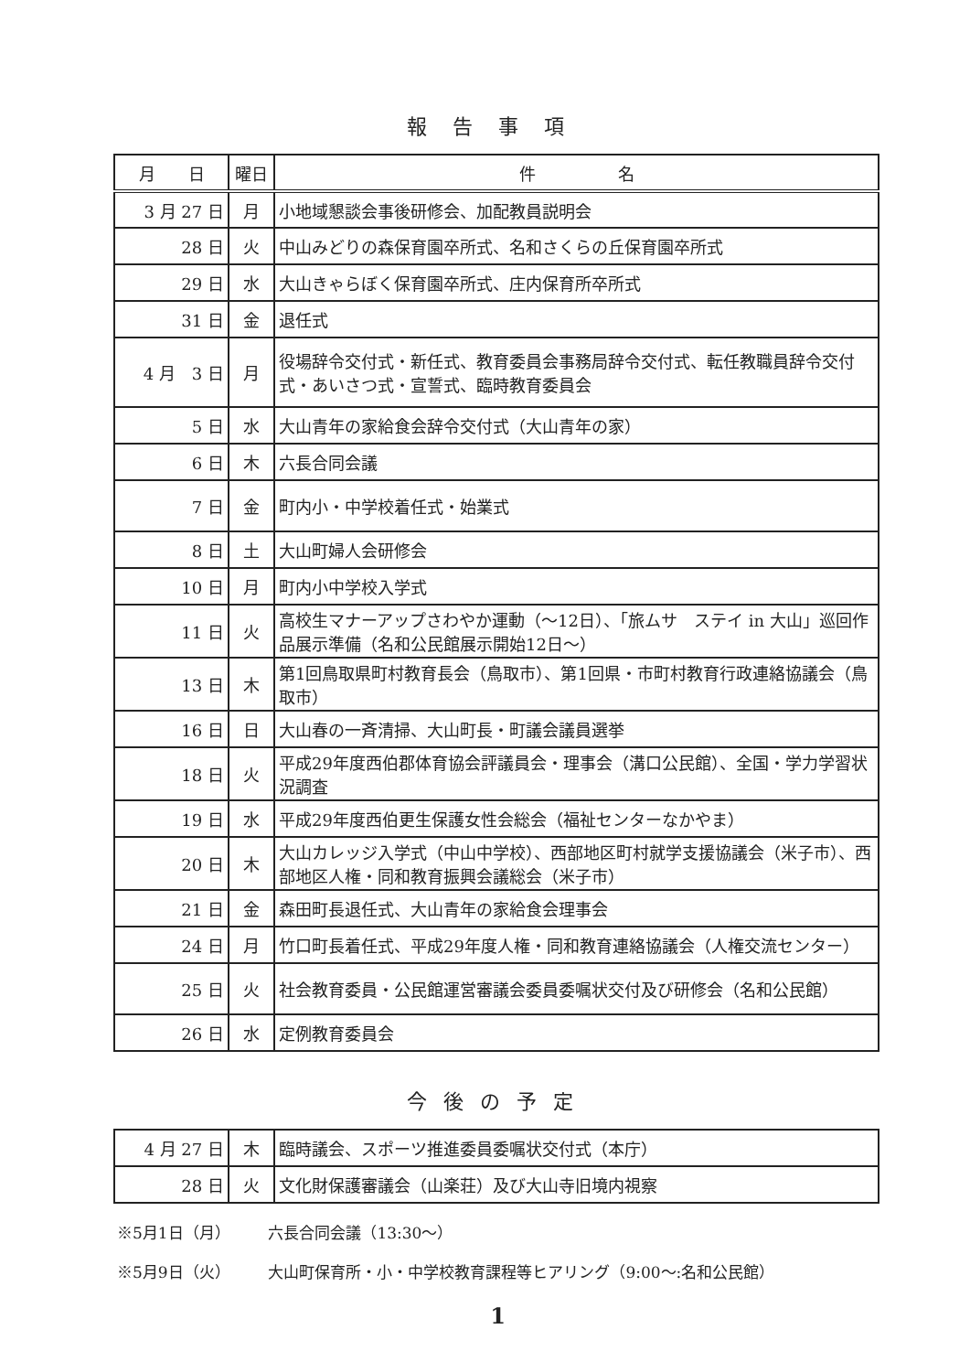報告事項
| 月 日 | 曜日 | 件 名 |
| --- | --- | --- |
| 3 月 27 日 | 月 | 小地域懇談会事後研修会、加配教員説明会 |
| 28 日 | 火 | 中山みどりの森保育園卒所式、名和さくらの丘保育園卒所式 |
| 29 日 | 水 | 大山きゃらぼく保育園卒所式、庄内保育所卒所式 |
| 31 日 | 金 | 退任式 |
| 4 月 3 日 | 月 | 役場辞令交付式・新任式、教育委員会事務局辞令交付式、転任教職員辞令交付式・あいさつ式・宣誓式、臨時教育委員会 |
| 5 日 | 水 | 大山青年の家給食会辞令交付式（大山青年の家） |
| 6 日 | 木 | 六長合同会議 |
| 7 日 | 金 | 町内小・中学校着任式・始業式 |
| 8 日 | 土 | 大山町婦人会研修会 |
| 10 日 | 月 | 町内小中学校入学式 |
| 11 日 | 火 | 高校生マナーアップさわやか運動（～12日）、「旅ムサ ステイ in 大山」巡回作品展示準備（名和公民館展示開始12日～） |
| 13 日 | 木 | 第1回鳥取県町村教育長会（鳥取市）、第1回県・市町村教育行政連絡協議会（鳥取市） |
| 16 日 | 日 | 大山春の一斉清掃、大山町長・町議会議員選挙 |
| 18 日 | 火 | 平成29年度西伯郡体育協会評議員会・理事会（溝口公民館）、全国・学力学習状況調査 |
| 19 日 | 水 | 平成29年度西伯更生保護女性会総会（福祉センターなかやま） |
| 20 日 | 木 | 大山カレッジ入学式（中山中学校）、西部地区町村就学支援協議会（米子市）、西部地区人権・同和教育振興会議総会（米子市） |
| 21 日 | 金 | 森田町長退任式、大山青年の家給食会理事会 |
| 24 日 | 月 | 竹口町長着任式、平成29年度人権・同和教育連絡協議会（人権交流センター） |
| 25 日 | 火 | 社会教育委員・公民館運営審議会委員委嘱状交付及び研修会（名和公民館） |
| 26 日 | 水 | 定例教育委員会 |
今後の予定
| 4 月 27 日 | 木 | 臨時議会、スポーツ推進委員委嘱状交付式（本庁） |
| 28 日 | 火 | 文化財保護審議会（山楽荘）及び大山寺旧境内視察 |
※5月1日（月） 六長合同会議（13:30～）
※5月9日（火） 大山町保育所・小・中学校教育課程等ヒアリング（9:00～:名和公民館）
1